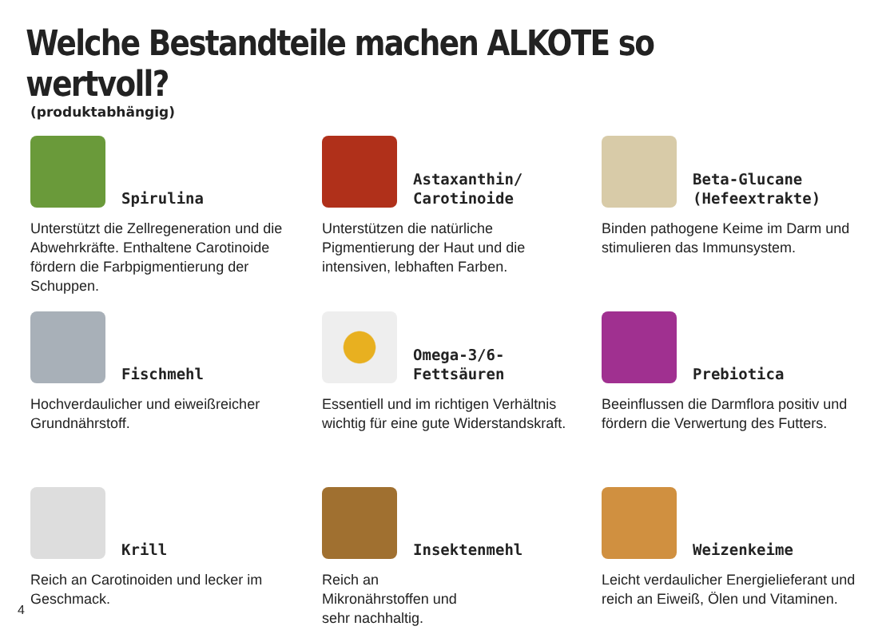Welche Bestandteile machen ALKOTE so wertvoll?
(produktabhängig)
Spirulina
Unterstützt die Zellregeneration und die Abwehrkräfte. Enthaltene Carotinoide fördern die Farbpig­mentierung der Schuppen.
Astaxanthin/
Carotinoide
Unterstützen die natürliche Pigmentierung der Haut und die intensiven, lebhaften Farben.
Beta-Glucane
(Hefeextrakte)
Binden pathogene Keime im Darm und stimulieren das Immunsystem.
Fischmehl
Hochverdaulicher und eiweiß­reicher Grundnährstoff.
Omega-3/6-
Fettsäuren
Essentiell und im richtigen Verhältnis wichtig für eine gute Widerstandskraft.
Prebiotica
Beeinflussen die Darmflora positiv und fördern die Verwertung des Futters.
Krill
Reich an Carotinoiden und lecker im Geschmack.
Insektenmehl
Reich an
Mikronährstoffen und
sehr nachhaltig.
Weizenkeime
Leicht verdaulicher Energie­lieferant und reich an Eiweiß, Ölen und Vitaminen.
4